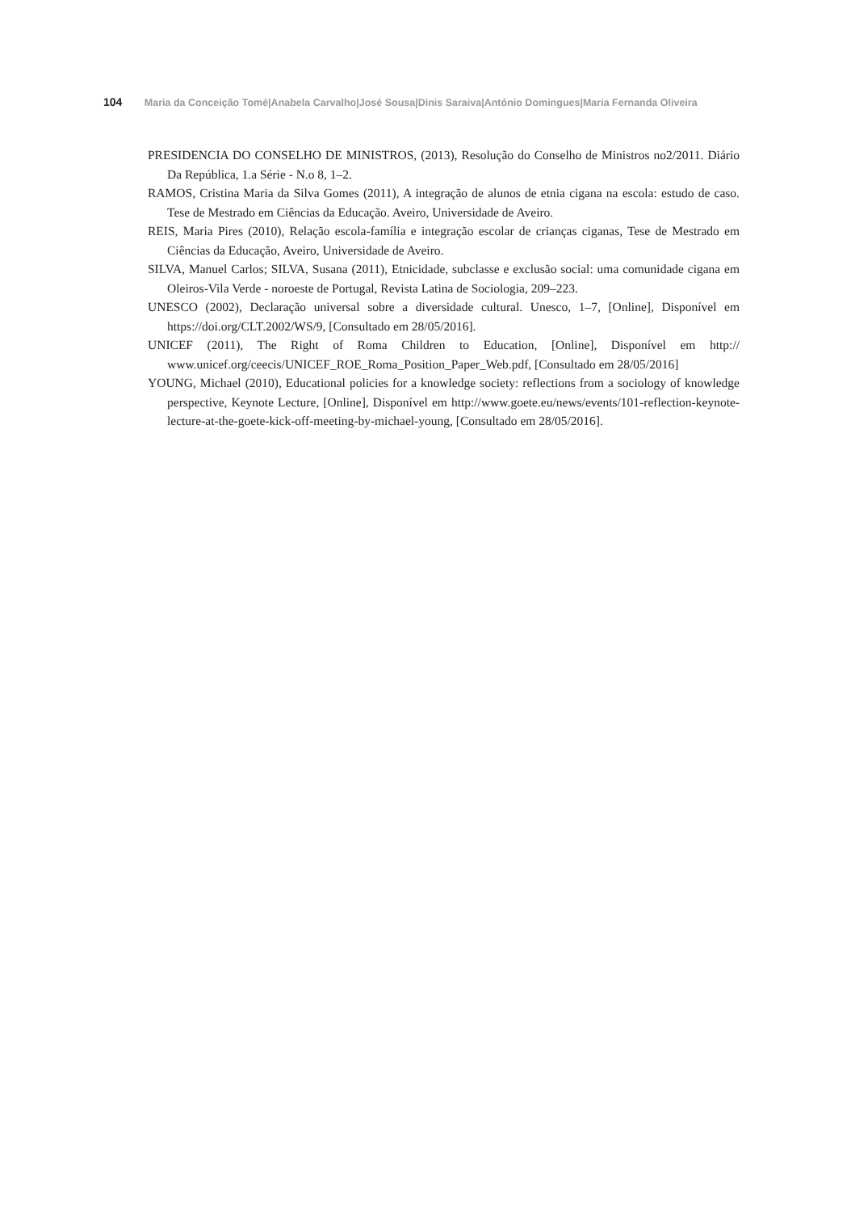104 Maria da Conceição Tomé|Anabela Carvalho|José Sousa|Dinis Saraiva|António Domingues|Maria Fernanda Oliveira
PRESIDENCIA DO CONSELHO DE MINISTROS, (2013), Resolução do Conselho de Ministros no2/2011. Diário Da República, 1.a Série - N.o 8, 1–2.
RAMOS, Cristina Maria da Silva Gomes (2011), A integração de alunos de etnia cigana na escola: estudo de caso. Tese de Mestrado em Ciências da Educação. Aveiro, Universidade de Aveiro.
REIS, Maria Pires (2010), Relação escola-família e integração escolar de crianças ciganas, Tese de Mestrado em Ciências da Educação, Aveiro, Universidade de Aveiro.
SILVA, Manuel Carlos; SILVA, Susana (2011), Etnicidade, subclasse e exclusão social: uma comunidade cigana em Oleiros-Vila Verde - noroeste de Portugal, Revista Latina de Sociologia, 209–223.
UNESCO (2002), Declaração universal sobre a diversidade cultural. Unesco, 1–7, [Online], Disponível em https://doi.org/CLT.2002/WS/9, [Consultado em 28/05/2016].
UNICEF (2011), The Right of Roma Children to Education, [Online], Disponível em http:// www.unicef.org/ceecis/UNICEF_ROE_Roma_Position_Paper_Web.pdf, [Consultado em 28/05/2016]
YOUNG, Michael (2010), Educational policies for a knowledge society: reflections from a sociology of knowledge perspective, Keynote Lecture, [Online], Disponível em http://www.goete.eu/news/events/101-reflection-keynote-lecture-at-the-goete-kick-off-meeting-by-michael-young, [Consultado em 28/05/2016].